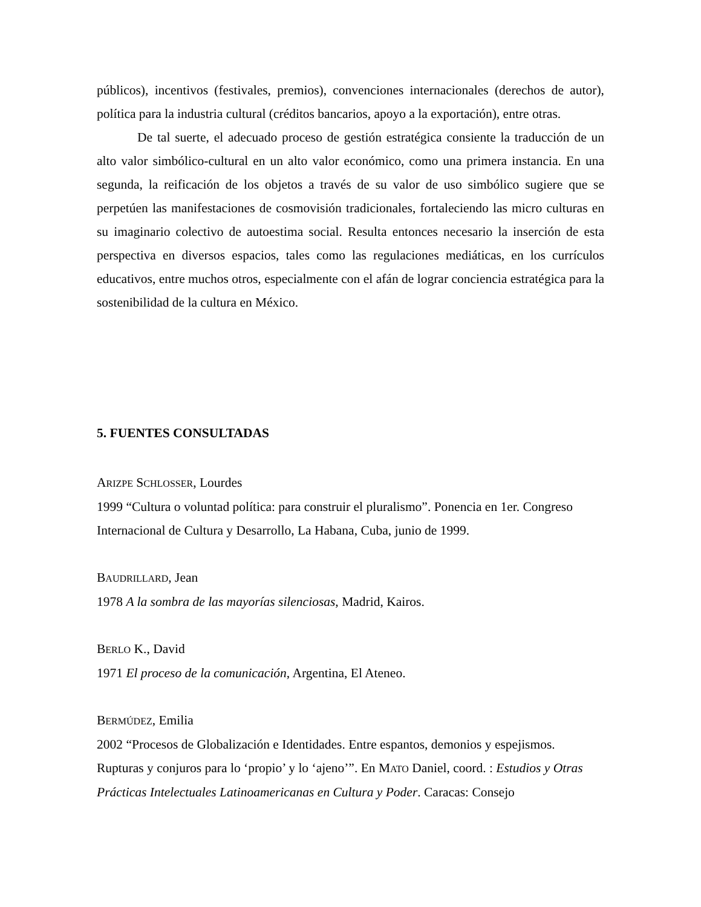públicos), incentivos (festivales, premios), convenciones internacionales (derechos de autor), política para la industria cultural (créditos bancarios, apoyo a la exportación), entre otras.
De tal suerte, el adecuado proceso de gestión estratégica consiente la traducción de un alto valor simbólico-cultural en un alto valor económico, como una primera instancia. En una segunda, la reificación de los objetos a través de su valor de uso simbólico sugiere que se perpetúen las manifestaciones de cosmovisión tradicionales, fortaleciendo las micro culturas en su imaginario colectivo de autoestima social. Resulta entonces necesario la inserción de esta perspectiva en diversos espacios, tales como las regulaciones mediáticas, en los currículos educativos, entre muchos otros, especialmente con el afán de lograr conciencia estratégica para la sostenibilidad de la cultura en México.
5. FUENTES CONSULTADAS
ARIZPE SCHLOSSER, Lourdes
1999 “Cultura o voluntad política: para construir el pluralismo”. Ponencia en 1er. Congreso Internacional de Cultura y Desarrollo, La Habana, Cuba, junio de 1999.
BAUDRILLARD, Jean
1978 A la sombra de las mayorías silenciosas, Madrid, Kairos.
BERLO K., David
1971 El proceso de la comunicación, Argentina, El Ateneo.
BERMÚDEZ, Emilia
2002 “Procesos de Globalización e Identidades. Entre espantos, demonios y espejismos. Rupturas y conjuros para lo ‘propio’ y lo ‘ajeno’”. En MATO Daniel, coord. : Estudios y Otras Prácticas Intelectuales Latinoamericanas en Cultura y Poder. Caracas: Consejo